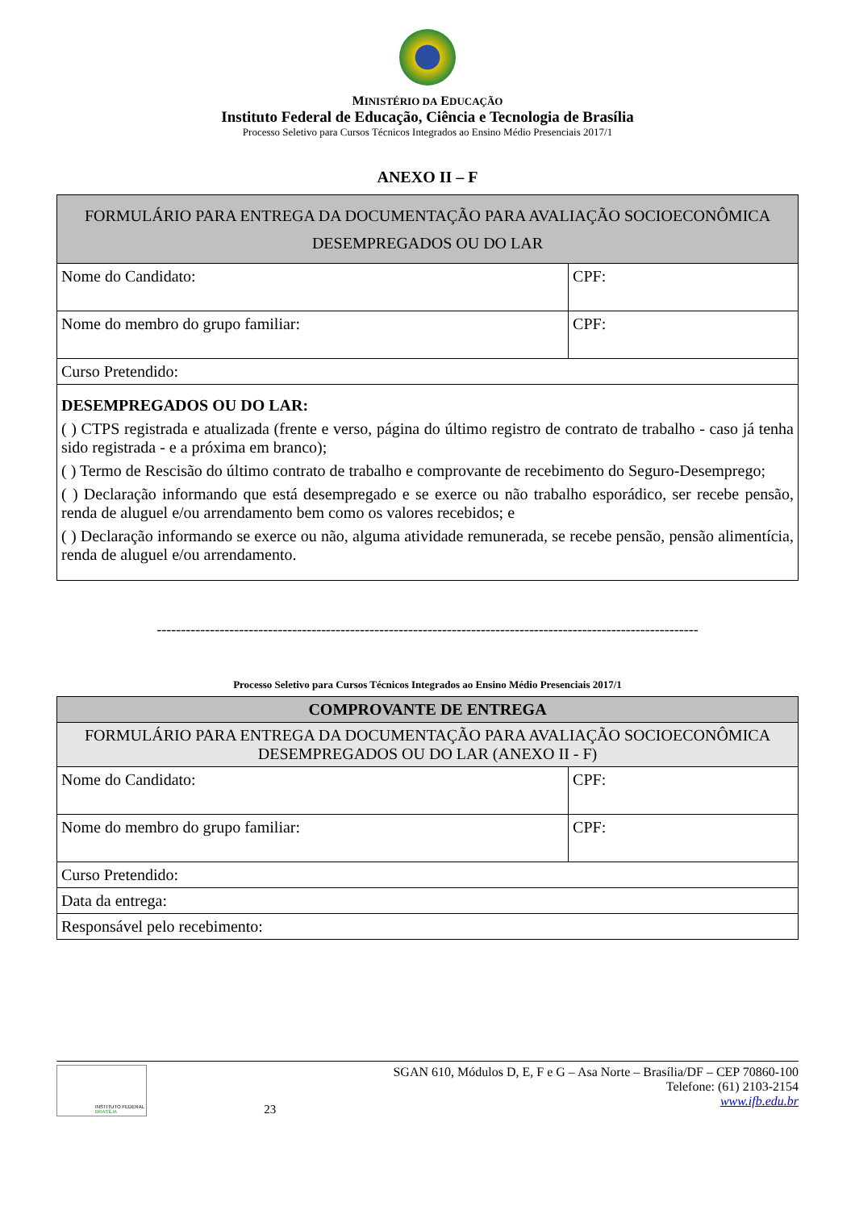MINISTÉRIO DA EDUCAÇÃO
Instituto Federal de Educação, Ciência e Tecnologia de Brasília
Processo Seletivo para Cursos Técnicos Integrados ao Ensino Médio Presenciais 2017/1
ANEXO II – F
| FORMULÁRIO PARA ENTREGA DA DOCUMENTAÇÃO PARA AVALIAÇÃO SOCIOECONÔMICA DESEMPREGADOS OU DO LAR | |
| Nome do Candidato: | CPF: |
| Nome do membro do grupo familiar: | CPF: |
| Curso Pretendido: | |
| DESEMPREGADOS OU DO LAR: ( ) CTPS registrada e atualizada (frente e verso, página do último registro de contrato de trabalho - caso já tenha sido registrada - e a próxima em branco); ( ) Termo de Rescisão do último contrato de trabalho e comprovante de recebimento do Seguro-Desemprego; ( ) Declaração informando que está desempregado e se exerce ou não trabalho esporádico, ser recebe pensão, renda de aluguel e/ou arrendamento bem como os valores recebidos; e ( ) Declaração informando se exerce ou não, alguma atividade remunerada, se recebe pensão, pensão alimentícia, renda de aluguel e/ou arrendamento. | |
----------------------------------------------------------------------------------------------------------------
Processo Seletivo para Cursos Técnicos Integrados ao Ensino Médio Presenciais 2017/1
| COMPROVANTE DE ENTREGA | |
| FORMULÁRIO PARA ENTREGA DA DOCUMENTAÇÃO PARA AVALIAÇÃO SOCIOECONÔMICA DESEMPREGADOS OU DO LAR (ANEXO II - F) | |
| Nome do Candidato: | CPF: |
| Nome do membro do grupo familiar: | CPF: |
| Curso Pretendido: | |
| Data da entrega: | |
| Responsável pelo recebimento: | |
INSTITUTO FEDERAL
BRASÍLIA
23 SGAN 610, Módulos D, E, F e G – Asa Norte – Brasília/DF – CEP 70860-100
Telefone: (61) 2103-2154
www.ifb.edu.br